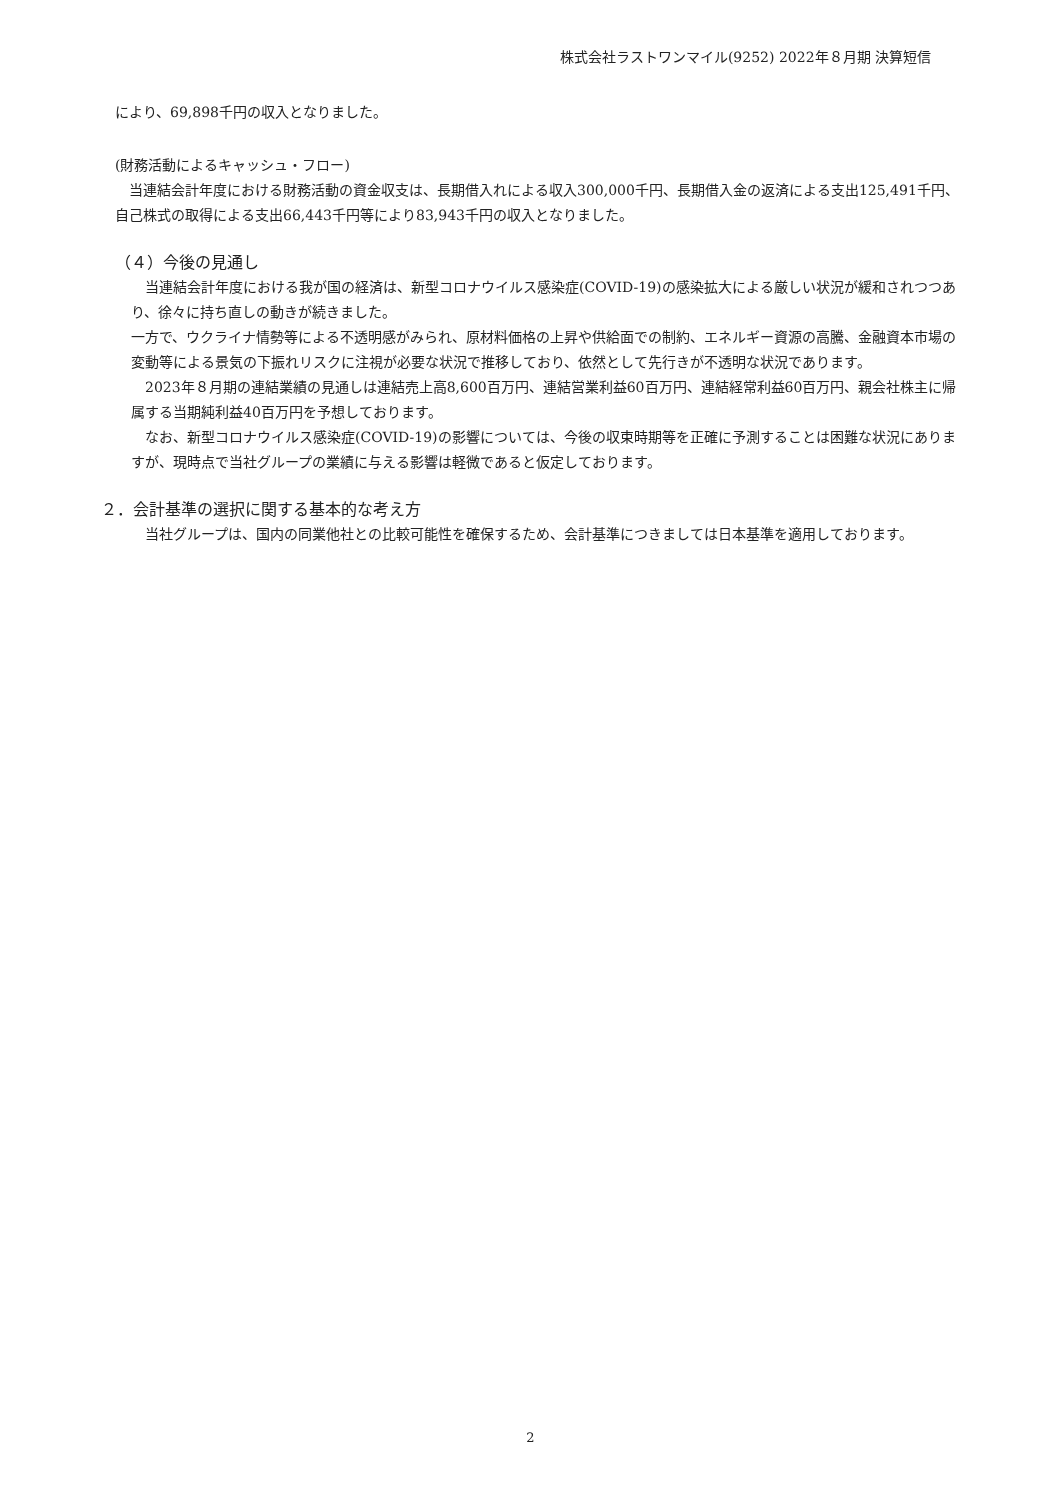株式会社ラストワンマイル(9252) 2022年８月期 決算短信
により、69,898千円の収入となりました。
(財務活動によるキャッシュ・フロー)
　当連結会計年度における財務活動の資金収支は、長期借入れによる収入300,000千円、長期借入金の返済による支出125,491千円、自己株式の取得による支出66,443千円等により83,943千円の収入となりました。
（４）今後の見通し
　当連結会計年度における我が国の経済は、新型コロナウイルス感染症(COVID-19)の感染拡大による厳しい状況が緩和されつつあり、徐々に持ち直しの動きが続きました。
一方で、ウクライナ情勢等による不透明感がみられ、原材料価格の上昇や供給面での制約、エネルギー資源の高騰、金融資本市場の変動等による景気の下振れリスクに注視が必要な状況で推移しており、依然として先行きが不透明な状況であります。
　2023年８月期の連結業績の見通しは連結売上高8,600百万円、連結営業利益60百万円、連結経常利益60百万円、親会社株主に帰属する当期純利益40百万円を予想しております。
　なお、新型コロナウイルス感染症(COVID-19)の影響については、今後の収束時期等を正確に予測することは困難な状況にありますが、現時点で当社グループの業績に与える影響は軽微であると仮定しております。
２．会計基準の選択に関する基本的な考え方
　当社グループは、国内の同業他社との比較可能性を確保するため、会計基準につきましては日本基準を適用しております。
2